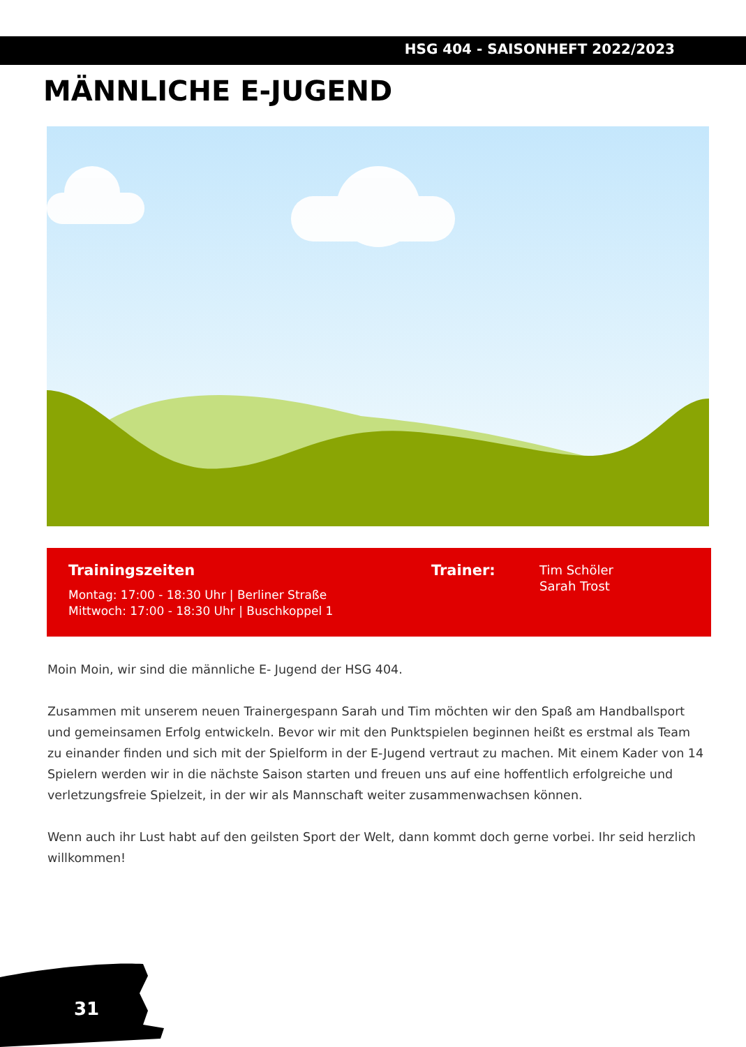HSG 404 - SAISONHEFT 2022/2023
MÄNNLICHE E-JUGEND
Trainingszeiten
Montag: 17:00 - 18:30 Uhr | Berliner Straße
Mittwoch: 17:00 - 18:30 Uhr | Buschkoppel 1
Trainer:
Tim Schöler
Sarah Trost
Moin Moin, wir sind die männliche E- Jugend der HSG 404.
Zusammen mit unserem neuen Trainergespann Sarah und Tim möchten wir den Spaß am Handballsport und gemeinsamen Erfolg entwickeln. Bevor wir mit den Punktspielen beginnen heißt es erstmal als Team zu einander finden und sich mit der Spielform in der E-Jugend vertraut zu machen. Mit einem Kader von 14 Spielern werden wir in die nächste Saison starten und freuen uns auf eine hoffentlich erfolgreiche und verletzungsfreie Spielzeit, in der wir als Mannschaft weiter zusammenwachsen können.
Wenn auch ihr Lust habt auf den geilsten Sport der Welt, dann kommt doch gerne vorbei. Ihr seid herzlich willkommen!
31